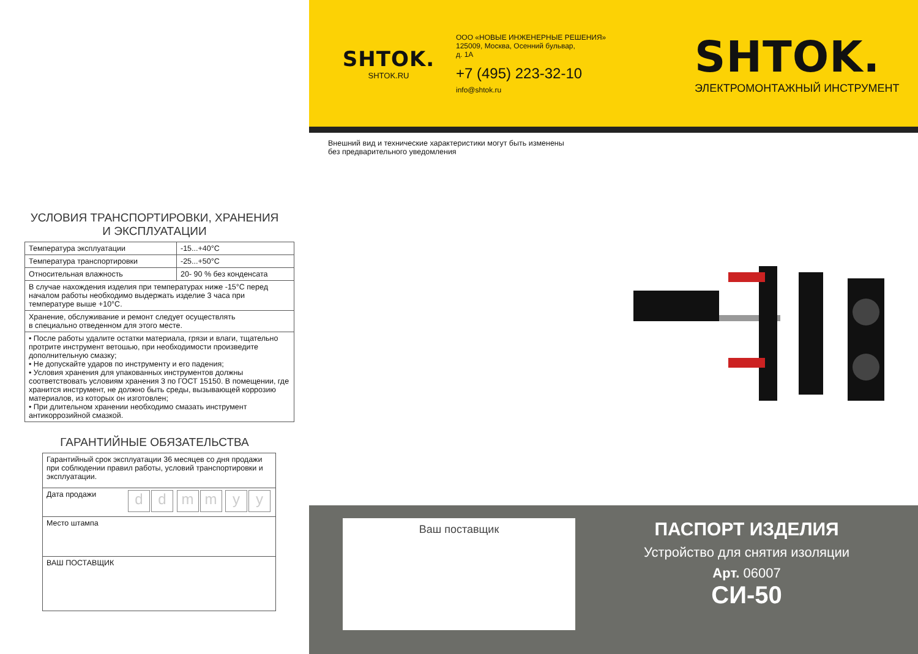УСЛОВИЯ ТРАНСПОРТИРОВКИ, ХРАНЕНИЯ
И ЭКСПЛУАТАЦИИ
| Температура эксплуатации | -15...+40°C |
| Температура транспортировки | -25...+50°C |
| Относительная влажность | 20- 90 % без конденсата |
| В случае нахождения изделия при температурах ниже -15°C перед началом работы необходимо выдержать изделие 3 часа при температуре выше +10°C. | |
| Хранение, обслуживание и ремонт следует осуществлять в специально отведенном для этого месте. | |
| • После работы удалите остатки материала, грязи и влаги, тщательно протрите инструмент ветошью, при необходимости произведите дополнительную смазку; • Не допускайте ударов по инструменту и его падения; • Условия хранения для упакованных инструментов должны соответствовать условиям хранения 3 по ГОСТ 15150. В помещении, где хранится инструмент, не должно быть среды, вызывающей коррозию материалов, из которых он изготовлен; • При длительном хранении необходимо смазать инструмент антикоррозийной смазкой. | |
ГАРАНТИЙНЫЕ ОБЯЗАТЕЛЬСТВА
| Гарантийный срок эксплуатации 36 месяцев со дня продажи при соблюдении правил работы, условий транспортировки и эксплуатации. |
| Дата продажи d d m m y y |
| Место штампа |
| ВАШ ПОСТАВЩИК |
SHTOK.
SHTOK.RU
ООО «НОВЫЕ ИНЖЕНЕРНЫЕ РЕШЕНИЯ»
125009, Москва, Осенний бульвар,
д. 1А
+7 (495) 223-32-10
info@shtok.ru
SHTOK.
ЭЛЕКТРОМОНТАЖНЫЙ ИНСТРУМЕНТ
Внешний вид и технические характеристики могут быть изменены
без предварительного уведомления
Ваш поставщик
ПАСПОРТ ИЗДЕЛИЯ
Устройство для снятия изоляции
Арт. 06007
СИ-50